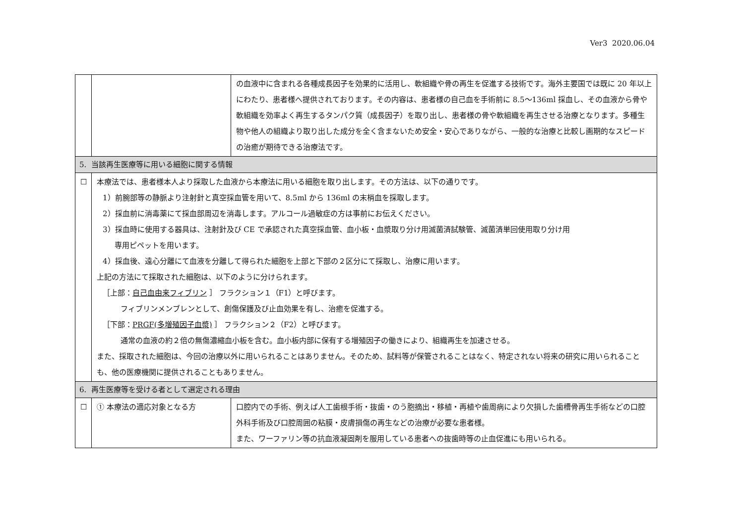Ver3 2020.06.04
| | | の血液中に含まれる各種成長因子を効果的に活用し、軟組織や骨の再生を促進する技術です。海外主要国では既に 20 年以上にわたり、患者様へ提供されております。その内容は、患者様の自己血を手術前に 8.5〜136ml 採血し、その血液から骨や軟組織を効率よく再生するタンパク質（成長因子）を取り出し、患者様の骨や軟組織を再生させる治療となります。多種生物や他人の組織より取り出した成分を全く含まないため安全・安心でありながら、一般的な治療と比較し画期的なスピードの治癒が期待できる治療法です。 |
| 5. 当該再生医療等に用いる細胞に関する情報 | | |
| ☐ | 本療法では、患者様本人より採取した血液から本療法に用いる細胞を取り出します。その方法は、以下の通りです。 1）前腕部等の静脈より注射針と真空採血管を用いて、8.5ml から 136ml の末梢血を採取します。 2）採血前に消毒薬にて採血部周辺を消毒します。アルコール過敏症の方は事前にお伝えください。 3）採血時に使用する器具は、注射針及び CE で承認された真空採血管、血小板・血漿取り分け用滅菌済試験管、滅菌済単回使用取り分け用 専用ピペットを用います。 4）採血後、遠心分離にて血液を分離して得られた細胞を上部と下部の２区分にて採取し、治療に用います。 上記の方法にて採取された細胞は、以下のように分けられます。 ［上部： 自己血由来フィブリン ］ フラクション１（F1）と呼びます。 フィブリンメンブレンとして、創傷保護及び止血効果を有し、治癒を促進する。 ［下部： PRGF(多増殖因子血漿) ］ フラクション２（F2）と呼びます。 通常の血液の約２倍の無傷濃縮血小板を含む。血小板内部に保有する増殖因子の働きにより、組織再生を加速させる。 また、採取された細胞は、今回の治療以外に用いられることはありません。そのため、試料等が保管されることはなく、特定されない将来の研究に用いられることも、他の医療機関に提供されることもありません。 | |
| 6. 再生医療等を受ける者として選定される理由 | | |
| ☐ | ① 本療法の適応対象となる方 | 口腔内での手術、例えば人工歯根手術・抜歯・のう胞摘出・移植・再植や歯周病により欠損した歯槽骨再生手術などの口腔外科手術及び口腔周囲の粘膜・皮膚損傷の再生などの治療が必要な患者様。 また、ワーファリン等の抗血液凝固剤を服用している患者への抜歯時等の止血促進にも用いられる。 |